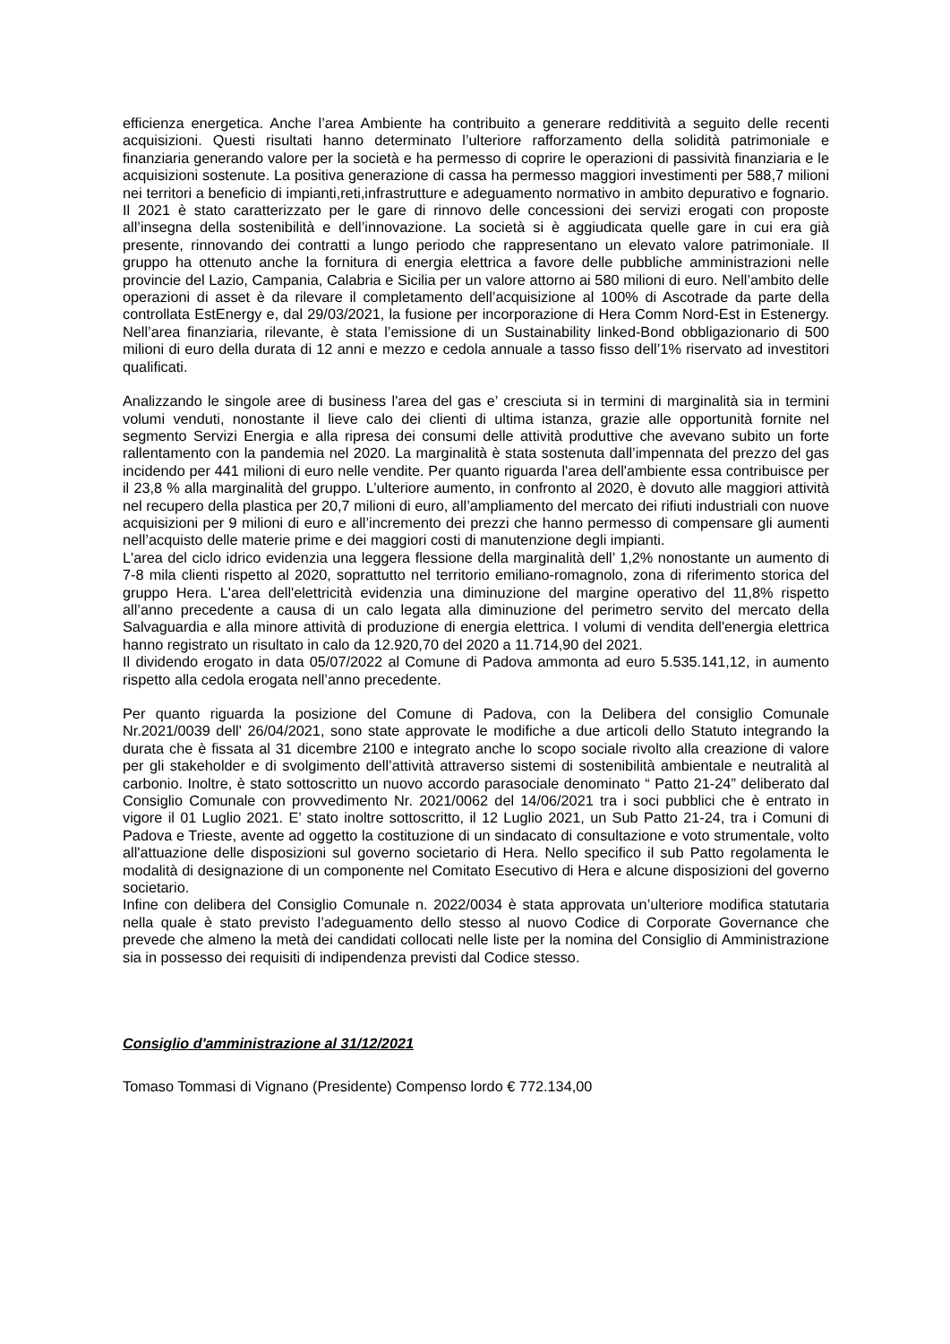efficienza energetica. Anche l’area Ambiente ha contribuito a generare redditività a seguito delle recenti acquisizioni. Questi risultati hanno determinato l’ulteriore rafforzamento della solidità patrimoniale e finanziaria generando valore per la società e ha permesso di coprire le operazioni di passività finanziaria e le acquisizioni sostenute. La positiva generazione di cassa ha permesso maggiori investimenti per 588,7 milioni nei territori a beneficio di impianti,reti,infrastrutture e adeguamento normativo in ambito depurativo e fognario. Il 2021 è stato caratterizzato per le gare di rinnovo delle concessioni dei servizi erogati con proposte all’insegna della sostenibilità e dell’innovazione. La società si è aggiudicata quelle gare in cui era già presente, rinnovando dei contratti a lungo periodo che rappresentano un elevato valore patrimoniale. Il gruppo ha ottenuto anche la fornitura di energia elettrica a favore delle pubbliche amministrazioni nelle provincie del Lazio, Campania, Calabria e Sicilia per un valore attorno ai 580 milioni di euro. Nell’ambito delle operazioni di asset è da rilevare il completamento dell’acquisizione al 100% di Ascotrade da parte della controllata EstEnergy e, dal 29/03/2021, la fusione per incorporazione di Hera Comm Nord-Est in Estenergy. Nell’area finanziaria, rilevante, è stata l’emissione di un Sustainability linked-Bond obbligazionario di 500 milioni di euro della durata di 12 anni e mezzo e cedola annuale a tasso fisso dell’1% riservato ad investitori qualificati.
Analizzando le singole aree di business l'area del gas e’ cresciuta si in termini di marginalità sia in termini volumi venduti, nonostante il lieve calo dei clienti di ultima istanza, grazie alle opportunità fornite nel segmento Servizi Energia e alla ripresa dei consumi delle attività produttive che avevano subito un forte rallentamento con la pandemia nel 2020. La marginalità è stata sostenuta dall’impennata del prezzo del gas incidendo per 441 milioni di euro nelle vendite. Per quanto riguarda l'area dell'ambiente essa contribuisce per il 23,8 % alla marginalità del gruppo. L’ulteriore aumento, in confronto al 2020, è dovuto alle maggiori attività nel recupero della plastica per 20,7 milioni di euro, all’ampliamento del mercato dei rifiuti industriali con nuove acquisizioni per 9 milioni di euro e all’incremento dei prezzi che hanno permesso di compensare gli aumenti nell’acquisto delle materie prime e dei maggiori costi di manutenzione degli impianti.
L'area del ciclo idrico evidenzia una leggera flessione della marginalità dell’ 1,2% nonostante un aumento di 7-8 mila clienti rispetto al 2020, soprattutto nel territorio emiliano-romagnolo, zona di riferimento storica del gruppo Hera. L'area dell'elettricità evidenzia una diminuzione del margine operativo del 11,8% rispetto all’anno precedente a causa di un calo legata alla diminuzione del perimetro servito del mercato della Salvaguardia e alla minore attività di produzione di energia elettrica. I volumi di vendita dell'energia elettrica hanno registrato un risultato in calo da 12.920,70 del 2020 a 11.714,90 del 2021.
Il dividendo erogato in data 05/07/2022 al Comune di Padova ammonta ad euro 5.535.141,12, in aumento rispetto alla cedola erogata nell’anno precedente.
Per quanto riguarda la posizione del Comune di Padova, con la Delibera del consiglio Comunale Nr.2021/0039 dell' 26/04/2021, sono state approvate le modifiche a due articoli dello Statuto integrando la durata che è fissata al 31 dicembre 2100 e integrato anche lo scopo sociale rivolto alla creazione di valore per gli stakeholder e di svolgimento dell’attività attraverso sistemi di sostenibilità ambientale e neutralità al carbonio. Inoltre, è stato sottoscritto un nuovo accordo parasociale denominato “ Patto 21-24” deliberato dal Consiglio Comunale con provvedimento Nr. 2021/0062 del 14/06/2021 tra i soci pubblici che è entrato in vigore il 01 Luglio 2021. E’ stato inoltre sottoscritto, il 12 Luglio 2021, un Sub Patto 21-24, tra i Comuni di Padova e Trieste, avente ad oggetto la costituzione di un sindacato di consultazione e voto strumentale, volto all'attuazione delle disposizioni sul governo societario di Hera. Nello specifico il sub Patto regolamenta le modalità di designazione di un componente nel Comitato Esecutivo di Hera e alcune disposizioni del governo societario.
Infine con delibera del Consiglio Comunale n. 2022/0034 è stata approvata un’ulteriore modifica statutaria nella quale è stato previsto l’adeguamento dello stesso al nuovo Codice di Corporate Governance che prevede che almeno la metà dei candidati collocati nelle liste per la nomina del Consiglio di Amministrazione sia in possesso dei requisiti di indipendenza previsti dal Codice stesso.
Consiglio d'amministrazione al 31/12/2021
Tomaso Tommasi di Vignano (Presidente) Compenso lordo € 772.134,00